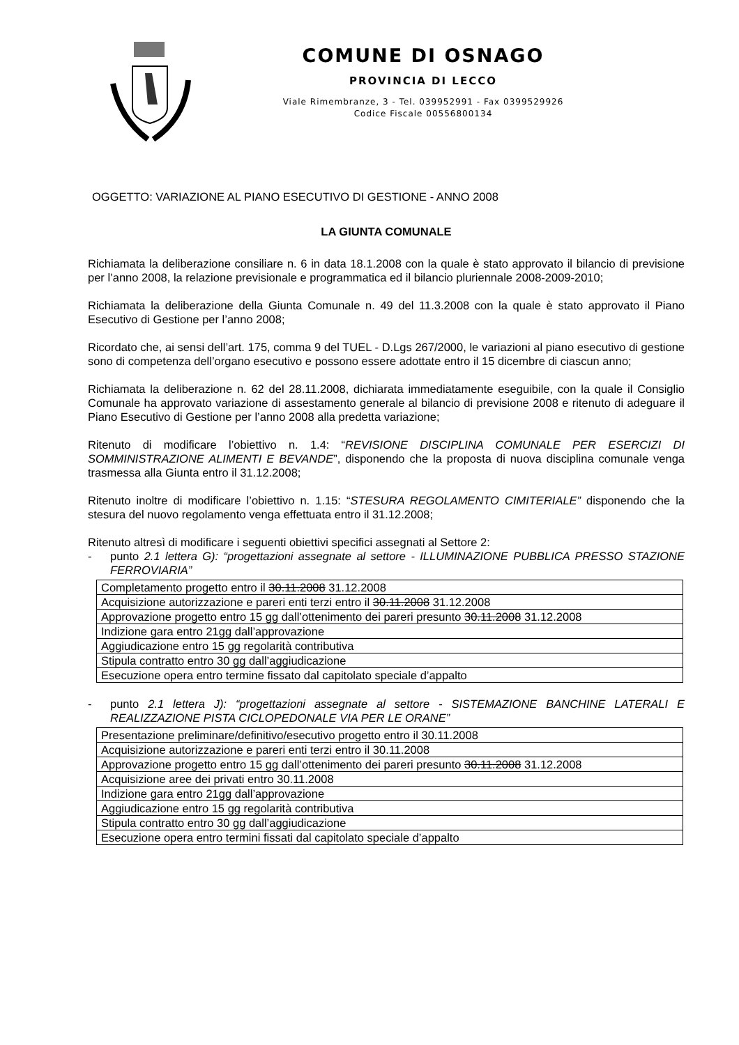COMUNE DI OSNAGO
PROVINCIA DI LECCO
Viale Rimembranze, 3 - Tel. 039952991 - Fax 0399529926
Codice Fiscale 00556800134
OGGETTO: VARIAZIONE AL PIANO ESECUTIVO DI GESTIONE - ANNO 2008
LA GIUNTA COMUNALE
Richiamata la deliberazione consiliare n. 6 in data 18.1.2008 con la quale è stato approvato il bilancio di previsione per l’anno 2008, la relazione previsionale e programmatica ed il bilancio pluriennale 2008-2009-2010;
Richiamata la deliberazione della Giunta Comunale n. 49 del 11.3.2008 con la quale è stato approvato il Piano Esecutivo di Gestione per l’anno 2008;
Ricordato che, ai sensi dell’art. 175, comma 9 del TUEL - D.Lgs 267/2000, le variazioni al piano esecutivo di gestione sono di competenza dell’organo esecutivo e possono essere adottate entro il 15 dicembre di ciascun anno;
Richiamata la deliberazione n. 62 del 28.11.2008, dichiarata immediatamente eseguibile, con la quale il Consiglio Comunale ha approvato variazione di assestamento generale al bilancio di previsione 2008 e ritenuto di adeguare il Piano Esecutivo di Gestione per l’anno 2008 alla predetta variazione;
Ritenuto di modificare l’obiettivo n. 1.4: “REVISIONE DISCIPLINA COMUNALE PER ESERCIZI DI SOMMINISTRAZIONE ALIMENTI E BEVANDE”, disponendo che la proposta di nuova disciplina comunale venga trasmessa alla Giunta entro il 31.12.2008;
Ritenuto inoltre di modificare l’obiettivo n. 1.15: “STESURA REGOLAMENTO CIMITERIALE” disponendo che la stesura del nuovo regolamento venga effettuata entro il 31.12.2008;
Ritenuto altresì di modificare i seguenti obiettivi specifici assegnati al Settore 2:
- punto 2.1 lettera G): “progettazioni assegnate al settore - ILLUMINAZIONE PUBBLICA PRESSO STAZIONE FERROVIARIA”
| Completamento progetto entro il 30.11.2008 31.12.2008 |
| Acquisizione autorizzazione e pareri enti terzi entro il 30.11.2008 31.12.2008 |
| Approvazione progetto entro 15 gg dall’ottenimento dei pareri presunto 30.11.2008 31.12.2008 |
| Indizione gara entro 21gg dall’approvazione |
| Aggiudicazione entro 15 gg regolarità contributiva |
| Stipula contratto entro 30 gg dall’aggiudicazione |
| Esecuzione opera entro termine fissato dal capitolato speciale d’appalto |
- punto 2.1 lettera J): “progettazioni assegnate al settore - SISTEMAZIONE BANCHINE LATERALI E REALIZZAZIONE PISTA CICLOPEDONALE VIA PER LE ORANE”
| Presentazione preliminare/definitivo/esecutivo progetto entro il 30.11.2008 |
| Acquisizione autorizzazione e pareri enti terzi entro il 30.11.2008 |
| Approvazione progetto entro 15 gg dall’ottenimento dei pareri presunto 30.11.2008 31.12.2008 |
| Acquisizione aree dei privati entro 30.11.2008 |
| Indizione gara entro 21gg dall’approvazione |
| Aggiudicazione entro 15 gg regolarità contributiva |
| Stipula contratto entro 30 gg dall’aggiudicazione |
| Esecuzione opera entro termini fissati dal capitolato speciale d’appalto |